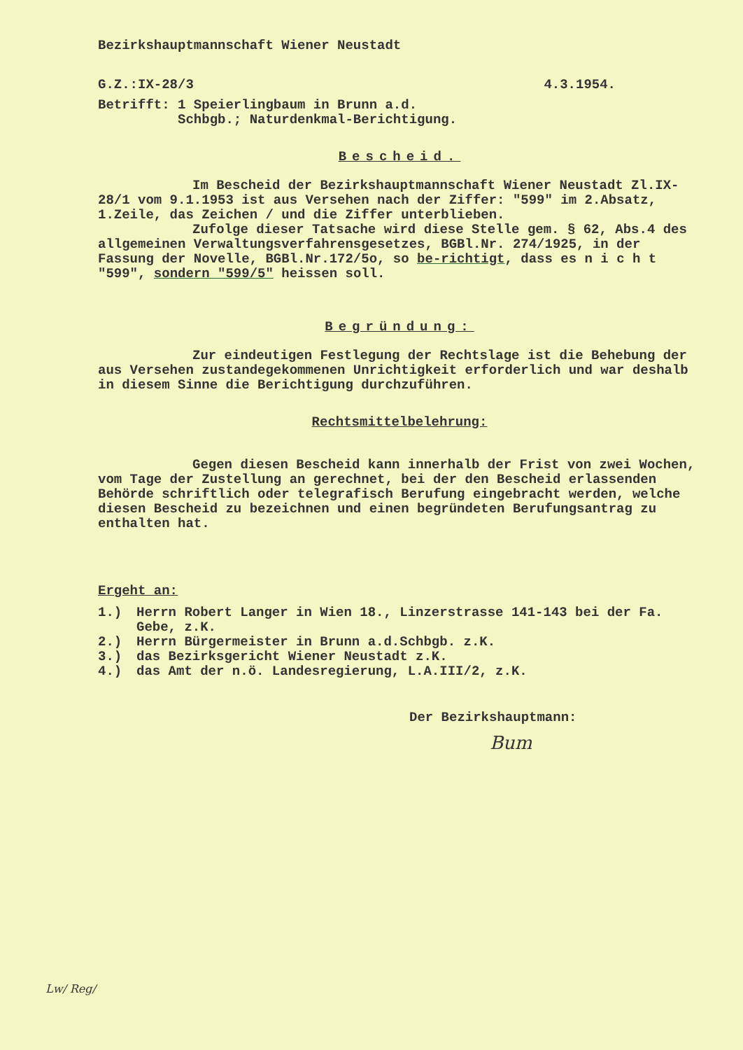Bezirkshauptmannschaft Wiener Neustadt
G.Z.:IX-28/3 4.3.1954.
Betrifft: 1 Speierlingbaum in Brunn a.d.
Schbgb.; Naturdenkmal-Berichtigung.
Bescheid.
Im Bescheid der Bezirkshauptmannschaft Wiener Neustadt Zl.IX-28/1 vom 9.1.1953 ist aus Versehen nach der Ziffer: "599" im 2.Absatz, 1.Zeile, das Zeichen / und die Ziffer unterblieben.
Zufolge dieser Tatsache wird diese Stelle gem. § 62, Abs.4 des allgemeinen Verwaltungsverfahrensgesetzes, BGBl.Nr. 274/1925, in der Fassung der Novelle, BGBl.Nr.172/5o, so be-richtigt, dass es n i c h t "599", sondern "599/5" heissen soll.
Begründung:
Zur eindeutigen Festlegung der Rechtslage ist die Behebung der aus Versehen zustandegekommenen Unrichtigkeit erforderlich und war deshalb in diesem Sinne die Berichtigung durchzuführen.
Rechtsmittelbelehrung:
Gegen diesen Bescheid kann innerhalb der Frist von zwei Wochen, vom Tage der Zustellung an gerechnet, bei der den Bescheid erlassenden Behörde schriftlich oder telegrafisch Berufung eingebracht werden, welche diesen Bescheid zu bezeichnen und einen begründeten Berufungsantrag zu enthalten hat.
Ergeht an:
1.) Herrn Robert Langer in Wien 18., Linzerstrasse 141-143 bei der Fa. Gebe, z.K.
2.) Herrn Bürgermeister in Brunn a.d.Schbgb. z.K.
3.) das Bezirksgericht Wiener Neustadt z.K.
4.) das Amt der n.ö. Landesregierung, L.A.III/2, z.K.
Der Bezirkshauptmann:
Bum
Lw/ Reg/